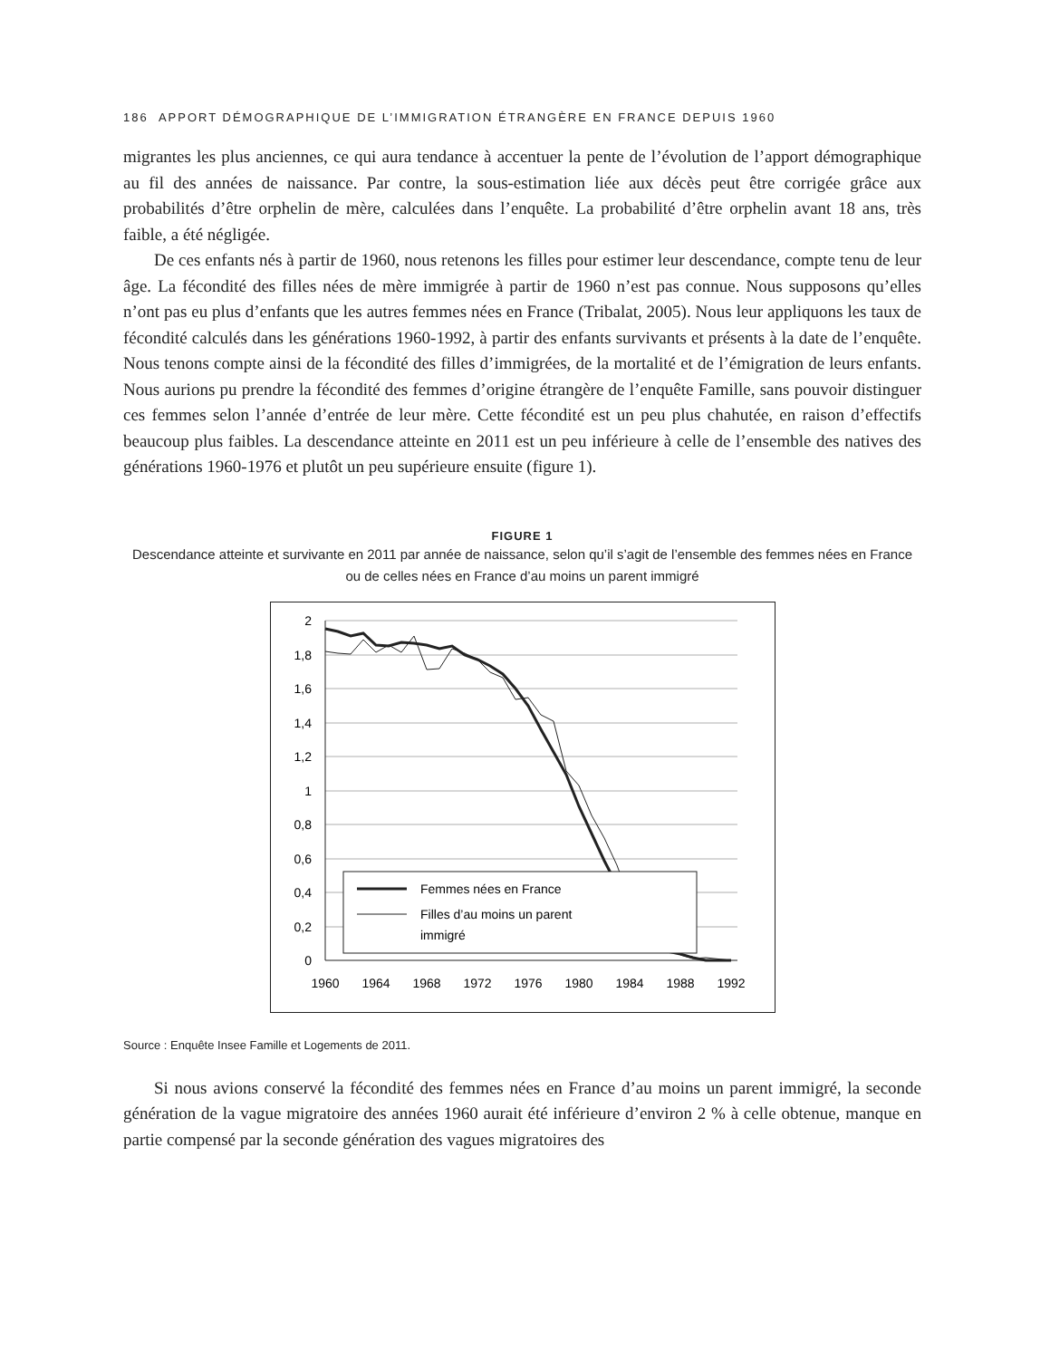186 APPORT DÉMOGRAPHIQUE DE L’IMMIGRATION ÉTRANGÈRE EN FRANCE DEPUIS 1960
migrantes les plus anciennes, ce qui aura tendance à accentuer la pente de l’évolution de l’apport démographique au fil des années de naissance. Par contre, la sous-estimation liée aux décès peut être corrigée grâce aux probabilités d’être orphelin de mère, calculées dans l’enquête. La probabilité d’être orphelin avant 18 ans, très faible, a été négligée.
De ces enfants nés à partir de 1960, nous retenons les filles pour estimer leur descendance, compte tenu de leur âge. La fécondité des filles nées de mère immigrée à partir de 1960 n’est pas connue. Nous supposons qu’elles n’ont pas eu plus d’enfants que les autres femmes nées en France (Tribalat, 2005). Nous leur appliquons les taux de fécondité calculés dans les générations 1960-1992, à partir des enfants survivants et présents à la date de l’enquête. Nous tenons compte ainsi de la fécondité des filles d’immigrées, de la mortalité et de l’émigration de leurs enfants. Nous aurions pu prendre la fécondité des femmes d’origine étrangère de l’enquête Famille, sans pouvoir distinguer ces femmes selon l’année d’entrée de leur mère. Cette fécondité est un peu plus chahutée, en raison d’effectifs beaucoup plus faibles. La descendance atteinte en 2011 est un peu inférieure à celle de l’ensemble des natives des générations 1960-1976 et plutôt un peu supérieure ensuite (figure 1).
FIGURE 1
Descendance atteinte et survivante en 2011 par année de naissance, selon qu’il s’agit de l’ensemble des femmes nées en France ou de celles nées en France d’au moins un parent immigré
2
1,8
1,6
1,4
1,2
1
0,8
0,6
0,4
0,2
0
1960
1964
1968
1972
1976
1980
1984
1988
1992
Femmes nées en France
Filles d’au moins un parent
immigré
Source : Enquête Insee Famille et Logements de 2011.
Si nous avions conservé la fécondité des femmes nées en France d’au moins un parent immigré, la seconde génération de la vague migratoire des années 1960 aurait été inférieure d’environ 2 % à celle obtenue, manque en partie compensé par la seconde génération des vagues migratoires des